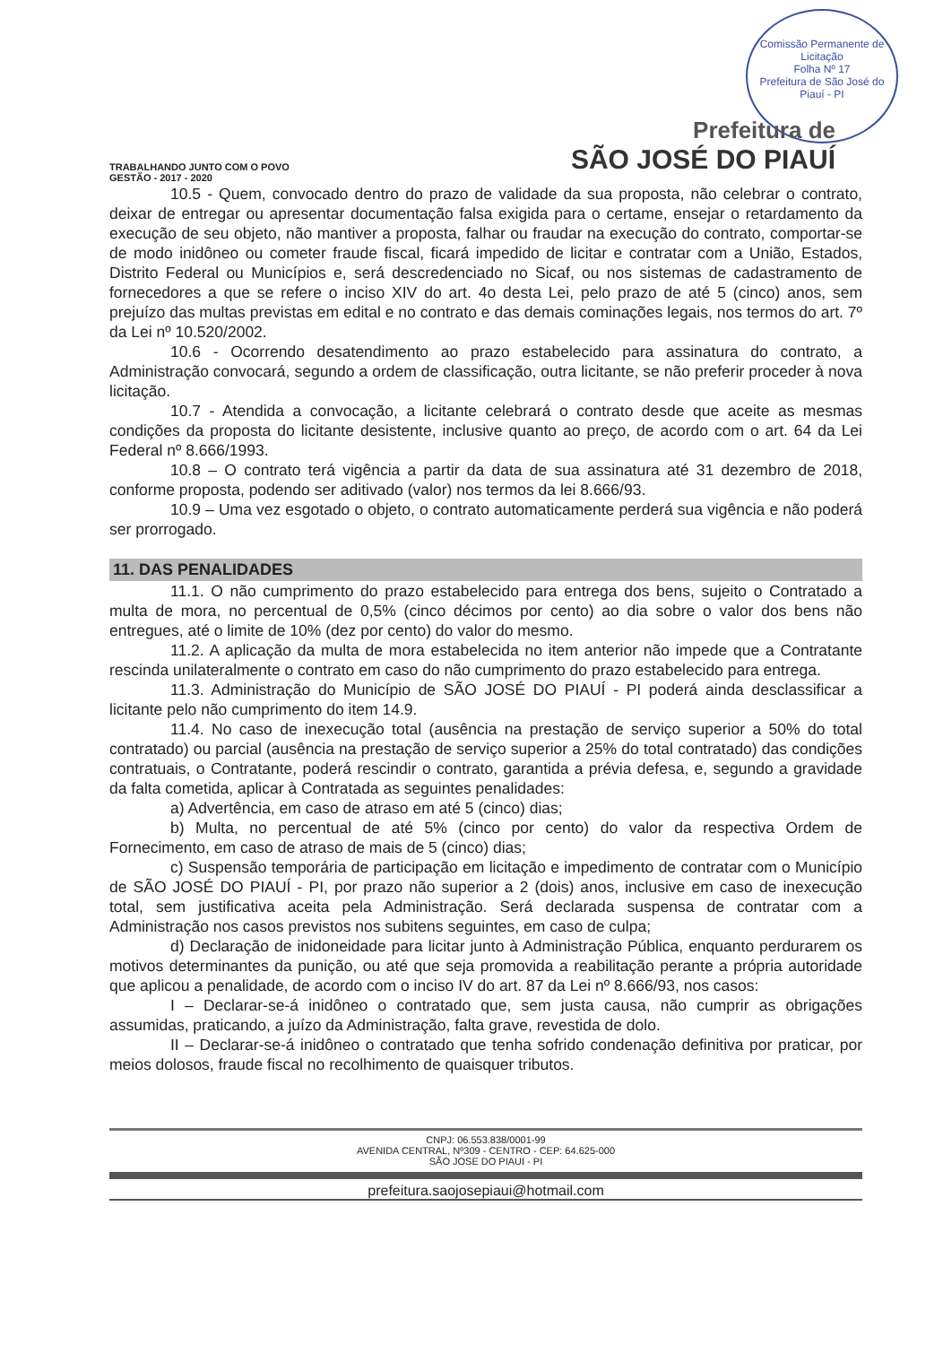Comissão Permanente de Licitação
Folha Nº 17
Prefeitura de São José do Piauí - PI
Prefeitura de
SÃO JOSÉ DO PIAUÍ
TRABALHANDO JUNTO COM O POVO
GESTÃO - 2017 - 2020
10.5 - Quem, convocado dentro do prazo de validade da sua proposta, não celebrar o contrato, deixar de entregar ou apresentar documentação falsa exigida para o certame, ensejar o retardamento da execução de seu objeto, não mantiver a proposta, falhar ou fraudar na execução do contrato, comportar-se de modo inidôneo ou cometer fraude fiscal, ficará impedido de licitar e contratar com a União, Estados, Distrito Federal ou Municípios e, será descredenciado no Sicaf, ou nos sistemas de cadastramento de fornecedores a que se refere o inciso XIV do art. 4o desta Lei, pelo prazo de até 5 (cinco) anos, sem prejuízo das multas previstas em edital e no contrato e das demais cominações legais, nos termos do art. 7º da Lei nº 10.520/2002.
10.6 - Ocorrendo desatendimento ao prazo estabelecido para assinatura do contrato, a Administração convocará, segundo a ordem de classificação, outra licitante, se não preferir proceder à nova licitação.
10.7 - Atendida a convocação, a licitante celebrará o contrato desde que aceite as mesmas condições da proposta do licitante desistente, inclusive quanto ao preço, de acordo com o art. 64 da Lei Federal nº 8.666/1993.
10.8 – O contrato terá vigência a partir da data de sua assinatura até 31 dezembro de 2018, conforme proposta, podendo ser aditivado (valor) nos termos da lei 8.666/93.
10.9 – Uma vez esgotado o objeto, o contrato automaticamente perderá sua vigência e não poderá ser prorrogado.
11. DAS PENALIDADES
11.1. O não cumprimento do prazo estabelecido para entrega dos bens, sujeito o Contratado a multa de mora, no percentual de 0,5% (cinco décimos por cento) ao dia sobre o valor dos bens não entregues, até o limite de 10% (dez por cento) do valor do mesmo.
11.2. A aplicação da multa de mora estabelecida no item anterior não impede que a Contratante rescinda unilateralmente o contrato em caso do não cumprimento do prazo estabelecido para entrega.
11.3. Administração do Município de SÃO JOSÉ DO PIAUÍ - PI poderá ainda desclassificar a licitante pelo não cumprimento do item 14.9.
11.4. No caso de inexecução total (ausência na prestação de serviço superior a 50% do total contratado) ou parcial (ausência na prestação de serviço superior a 25% do total contratado) das condições contratuais, o Contratante, poderá rescindir o contrato, garantida a prévia defesa, e, segundo a gravidade da falta cometida, aplicar à Contratada as seguintes penalidades:
a) Advertência, em caso de atraso em até 5 (cinco) dias;
b) Multa, no percentual de até 5% (cinco por cento) do valor da respectiva Ordem de Fornecimento, em caso de atraso de mais de 5 (cinco) dias;
c) Suspensão temporária de participação em licitação e impedimento de contratar com o Município de SÃO JOSÉ DO PIAUÍ - PI, por prazo não superior a 2 (dois) anos, inclusive em caso de inexecução total, sem justificativa aceita pela Administração. Será declarada suspensa de contratar com a Administração nos casos previstos nos subitens seguintes, em caso de culpa;
d) Declaração de inidoneidade para licitar junto à Administração Pública, enquanto perdurarem os motivos determinantes da punição, ou até que seja promovida a reabilitação perante a própria autoridade que aplicou a penalidade, de acordo com o inciso IV do art. 87 da Lei nº 8.666/93, nos casos:
I – Declarar-se-á inidôneo o contratado que, sem justa causa, não cumprir as obrigações assumidas, praticando, a juízo da Administração, falta grave, revestida de dolo.
II – Declarar-se-á inidôneo o contratado que tenha sofrido condenação definitiva por praticar, por meios dolosos, fraude fiscal no recolhimento de quaisquer tributos.
CNPJ: 06.553.838/0001-99
AVENIDA CENTRAL, Nº309 - CENTRO - CEP: 64.625-000
SÃO JOSE DO PIAUI - PI
prefeitura.saojosepiaui@hotmail.com